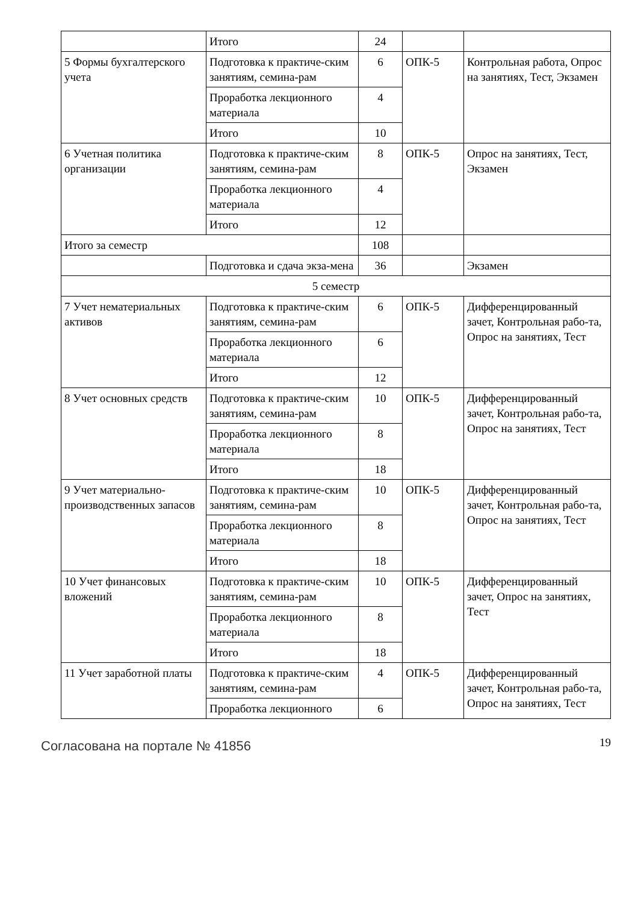| | Итого | 24 | | |
| 5 Формы бухгалтерского учета | Подготовка к практиче-ским занятиям, семина-рам | 6 | ОПК-5 | Контрольная работа, Опрос на занятиях, Тест, Экзамен |
| | Проработка лекционного материала | 4 | | |
| | Итого | 10 | | |
| 6 Учетная политика организации | Подготовка к практиче-ским занятиям, семина-рам | 8 | ОПК-5 | Опрос на занятиях, Тест, Экзамен |
| | Проработка лекционного материала | 4 | | |
| | Итого | 12 | | |
| Итого за семестр | | 108 | | |
| | Подготовка и сдача экза-мена | 36 | | Экзамен |
| 5 семестр | | | | |
| 7 Учет нематериальных активов | Подготовка к практиче-ским занятиям, семина-рам | 6 | ОПК-5 | Дифференцированный зачет, Контрольная рабо-та, Опрос на занятиях, Тест |
| | Проработка лекционного материала | 6 | | |
| | Итого | 12 | | |
| 8 Учет основных средств | Подготовка к практиче-ским занятиям, семина-рам | 10 | ОПК-5 | Дифференцированный зачет, Контрольная рабо-та, Опрос на занятиях, Тест |
| | Проработка лекционного материала | 8 | | |
| | Итого | 18 | | |
| 9 Учет материально-производственных запасов | Подготовка к практиче-ским занятиям, семина-рам | 10 | ОПК-5 | Дифференцированный зачет, Контрольная рабо-та, Опрос на занятиях, Тест |
| | Проработка лекционного материала | 8 | | |
| | Итого | 18 | | |
| 10 Учет финансовых вложений | Подготовка к практиче-ским занятиям, семина-рам | 10 | ОПК-5 | Дифференцированный зачет, Опрос на занятиях, Тест |
| | Проработка лекционного материала | 8 | | |
| | Итого | 18 | | |
| 11 Учет заработной платы | Подготовка к практиче-ским занятиям, семина-рам | 4 | ОПК-5 | Дифференцированный зачет, Контрольная рабо-та, Опрос на занятиях, Тест |
| | Проработка лекционного | 6 | | |
Согласована на портале № 41856 19